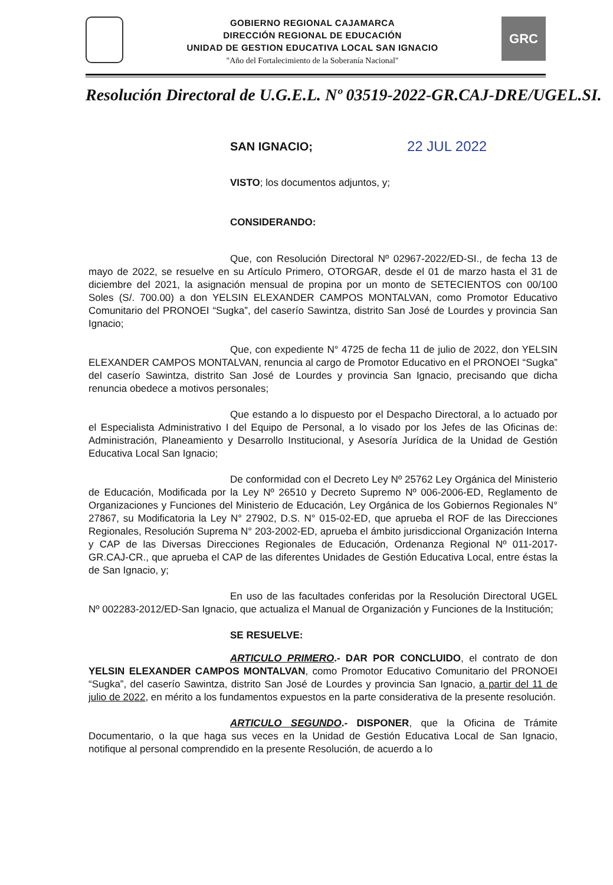GOBIERNO REGIONAL CAJAMARCA
DIRECCIÓN REGIONAL DE EDUCACIÓN
UNIDAD DE GESTION EDUCATIVA LOCAL SAN IGNACIO
"Año del Fortalecimiento de la Soberanía Nacional"
GRC
Resolución Directoral de U.G.E.L. Nº 03519-2022-GR.CAJ-DRE/UGEL.SI.
SAN IGNACIO; 22 JUL 2022
VISTO; los documentos adjuntos, y;
CONSIDERANDO:
Que, con Resolución Directoral Nº 02967-2022/ED-SI., de fecha 13 de mayo de 2022, se resuelve en su Artículo Primero, OTORGAR, desde el 01 de marzo hasta el 31 de diciembre del 2021, la asignación mensual de propina por un monto de SETECIENTOS con 00/100 Soles (S/. 700.00) a don YELSIN ELEXANDER CAMPOS MONTALVAN, como Promotor Educativo Comunitario del PRONOEI “Sugka”, del caserío Sawintza, distrito San José de Lourdes y provincia San Ignacio;
Que, con expediente N° 4725 de fecha 11 de julio de 2022, don YELSIN ELEXANDER CAMPOS MONTALVAN, renuncia al cargo de Promotor Educativo en el PRONOEI “Sugka” del caserío Sawintza, distrito San José de Lourdes y provincia San Ignacio, precisando que dicha renuncia obedece a motivos personales;
Que estando a lo dispuesto por el Despacho Directoral, a lo actuado por el Especialista Administrativo I del Equipo de Personal, a lo visado por los Jefes de las Oficinas de: Administración, Planeamiento y Desarrollo Institucional, y Asesoría Jurídica de la Unidad de Gestión Educativa Local San Ignacio;
De conformidad con el Decreto Ley Nº 25762 Ley Orgánica del Ministerio de Educación, Modificada por la Ley Nº 26510 y Decreto Supremo Nº 006-2006-ED, Reglamento de Organizaciones y Funciones del Ministerio de Educación, Ley Orgánica de los Gobiernos Regionales N° 27867, su Modificatoria la Ley N° 27902, D.S. N° 015-02-ED, que aprueba el ROF de las Direcciones Regionales, Resolución Suprema N° 203-2002-ED, aprueba el ámbito jurisdiccional Organización Interna y CAP de las Diversas Direcciones Regionales de Educación, Ordenanza Regional Nº 011-2017-GR.CAJ-CR., que aprueba el CAP de las diferentes Unidades de Gestión Educativa Local, entre éstas la de San Ignacio, y;
En uso de las facultades conferidas por la Resolución Directoral UGEL Nº 002283-2012/ED-San Ignacio, que actualiza el Manual de Organización y Funciones de la Institución;
SE RESUELVE:
ARTICULO PRIMERO.- DAR POR CONCLUIDO, el contrato de don YELSIN ELEXANDER CAMPOS MONTALVAN, como Promotor Educativo Comunitario del PRONOEI “Sugka”, del caserío Sawintza, distrito San José de Lourdes y provincia San Ignacio, a partir del 11 de julio de 2022, en mérito a los fundamentos expuestos en la parte considerativa de la presente resolución.
ARTICULO SEGUNDO.- DISPONER, que la Oficina de Trámite Documentario, o la que haga sus veces en la Unidad de Gestión Educativa Local de San Ignacio, notifique al personal comprendido en la presente Resolución, de acuerdo a lo